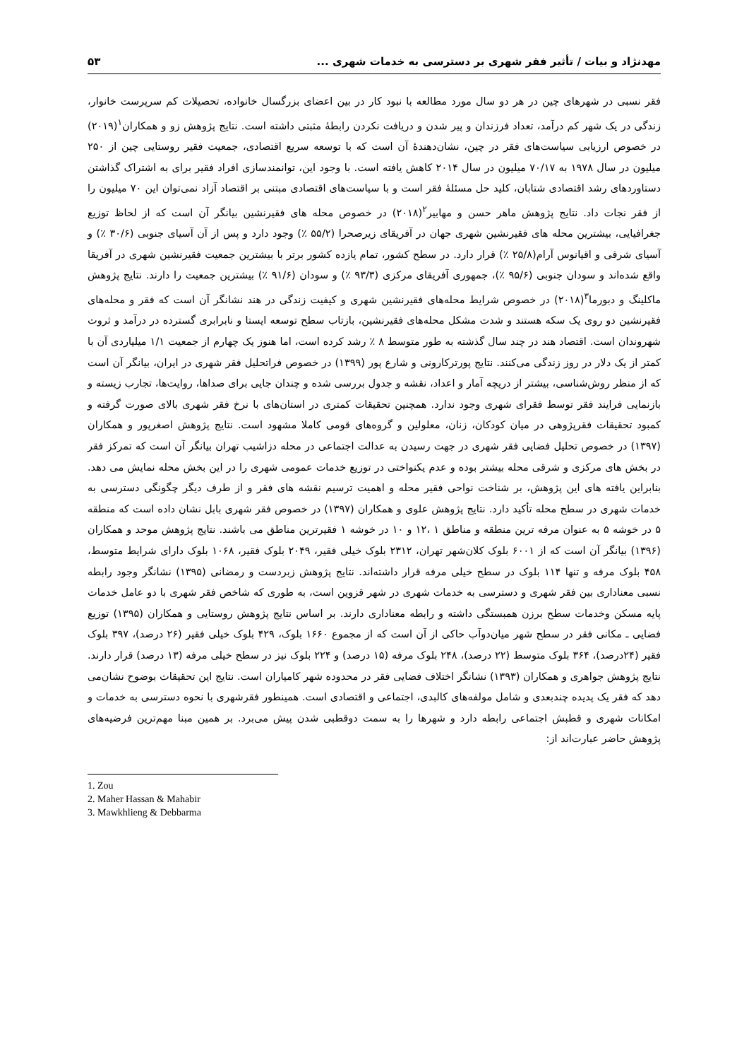مهدنژاد و بیات / تأثیر فقر شهری بر دسترسی به خدمات شهری ... ۵۳
فقر نسبی در شهرهای چین در هر دو سال مورد مطالعه با نبود کار در بین اعضای بزرگسال خانواده، تحصیلات کم سرپرست خانوار، زندگی در یک شهر کم درآمد، تعداد فرزندان و پیر شدن و دریافت نکردن رابطهٔ مثبتی داشته است. نتایج پژوهش زو و همکاران<sup>۱</sup>(۲۰۱۹) در خصوص ارزیابی سیاست‌های فقر در چین، نشان‌دهندهٔ آن است که با توسعه سریع اقتصادی، جمعیت فقیر روستایی چین از ۲۵۰ میلیون در سال ۱۹۷۸ به ۷۰/۱۷ میلیون در سال ۲۰۱۴ کاهش یافته است. با وجود این، توانمندسازی افراد فقیر برای به اشتراک گذاشتن دستاوردهای رشد اقتصادی شتابان، کلید حل مسئلهٔ فقر است و با سیاست‌های اقتصادی مبتنی بر اقتصاد آزاد نمی‌توان این ۷۰ میلیون را از فقر نجات داد. نتایج پژوهش ماهر حسن و مهابیر<sup>۲</sup>(۲۰۱۸) در خصوص محله های فقیرنشین بیانگر آن است که از لحاظ توزیع جغرافیایی، بیشترین محله های فقیرنشین شهری جهان در آفریقای زیرصحرا (۵۵/۲ ٪) وجود دارد و پس از آن آسیای جنوبی (۳۰/۶ ٪) و آسیای شرقی و اقیانوس آرام(۲۵/۸ ٪) قرار دارد. در سطح کشور، تمام یازده کشور برتر با بیشترین جمعیت فقیرنشین شهری در آفریقا واقع شده‌اند و سودان جنوبی (۹۵/۶ ٪)، جمهوری آفریقای مرکزی (۹۳/۳ ٪) و سودان (۹۱/۶ ٪) بیشترین جمعیت را دارند. نتایج پژوهش ماکلینگ و دبورما<sup>۳</sup>(۲۰۱۸) در خصوص شرایط محله‌های فقیرنشین شهری و کیفیت زندگی در هند نشانگر آن است که فقر و محله‌های فقیرنشین دو روی یک سکه هستند و شدت مشکل محله‌های فقیرنشین، بازتاب سطح توسعه ایستا و نابرابری گسترده در درآمد و ثروت شهروندان است. اقتصاد هند در چند سال گذشته به طور متوسط ۸ ٪ رشد کرده است، اما هنوز یک چهارم از جمعیت ۱/۱ میلیاردی آن با کمتر از یک دلار در روز زندگی می‌کنند. نتایج پورترکارونی و شارع پور (۱۳۹۹) در خصوص فراتحلیل فقر شهری در ایران، بیانگر آن است که از منظر روش‌شناسی، بیشتر از دریچه آمار و اعداد، نقشه و جدول بررسی شده و چندان جایی برای صداها، روایت‌ها، تجارب زیسته و بازنمایی فرایند فقر توسط فقرای شهری وجود ندارد. همچنین تحقیقات کمتری در استان‌های با نرخ فقر شهری بالای صورت گرفته و کمبود تحقیقات فقرپژوهی در میان کودکان، زنان، معلولین و گروه‌های قومی کاملا مشهود است. نتایج پژوهش اصغرپور و همکاران (۱۳۹۷) در خصوص تحلیل فضایی فقر شهری در جهت رسیدن به عدالت اجتماعی در محله دزاشیب تهران بیانگر آن است که تمرکز فقر در بخش های مرکزی و شرقی محله بیشتر بوده و عدم یکنواختی در توزیع خدمات عمومی شهری را در این بخش محله نمایش می دهد. بنابراین یافته های این پژوهش، بر شناخت نواحی فقیر محله و اهمیت ترسیم نقشه های فقر و از طرف دیگر چگونگی دسترسی به خدمات شهری در سطح محله تأکید دارد. نتایج پژوهش علوی و همکاران (۱۳۹۷) در خصوص فقر شهری بابل نشان داده است که منطقه ۵ در خوشه ۵ به عنوان مرفه ترین منطقه و مناطق ۱ ،۱۲ و ۱۰ در خوشه ۱ فقیرترین مناطق می باشند. نتایج پژوهش موحد و همکاران (۱۳۹۶) بیانگر آن است که از ۶۰۰۱ بلوک کلان‌شهر تهران، ۲۳۱۲ بلوک خیلی فقیر، ۲۰۴۹ بلوک فقیر، ۱۰۶۸ بلوک دارای شرایط متوسط، ۴۵۸ بلوک مرفه و تنها ۱۱۴ بلوک در سطح خیلی مرفه قرار داشته‌اند. نتایج پژوهش زبردست و رمضانی (۱۳۹۵) نشانگر وجود رابطه نسبی معناداری بین فقر شهری و دسترسی به خدمات شهری در شهر قزوین است، به طوری که شاخص فقر شهری با دو عامل خدمات پایه مسکن وخدمات سطح برزن همبستگی داشته و رابطه معناداری دارند. بر اساس نتایج پژوهش روستایی و همکاران (۱۳۹۵) توزیع فضایی ـ مکانی فقر در سطح شهر میان‌دوآب حاکی از آن است که از مجموع ۱۶۶۰ بلوک، ۴۲۹ بلوک خیلی فقیر (۲۶ درصد)، ۳۹۷ بلوک فقیر (۲۴درصد)، ۳۶۴ بلوک متوسط (۲۲ درصد)، ۲۴۸ بلوک مرفه (۱۵ درصد) و ۲۲۴ بلوک نیز در سطح خیلی مرفه (۱۳ درصد) قرار دارند. نتایج پژوهش جواهری و همکاران (۱۳۹۳) نشانگر اختلاف فضایی فقر در محدوده شهر کامیاران است. نتایج این تحقیقات بوضوح نشان‌می دهد که فقر یک پدیده چندبعدی و شامل مولفه‌های کالبدی، اجتماعی و اقتصادی است. همینطور فقرشهری با نحوه دسترسی به خدمات و امکانات شهری و قطبش اجتماعی رابطه دارد و شهرها را به سمت دوقطبی شدن پیش می‌برد. بر همین مبنا مهم‌ترین فرضیه‌های پژوهش حاضر عبارت‌اند از:
1. Zou
2. Maher Hassan & Mahabir
3. Mawkhlieng & Debbarma